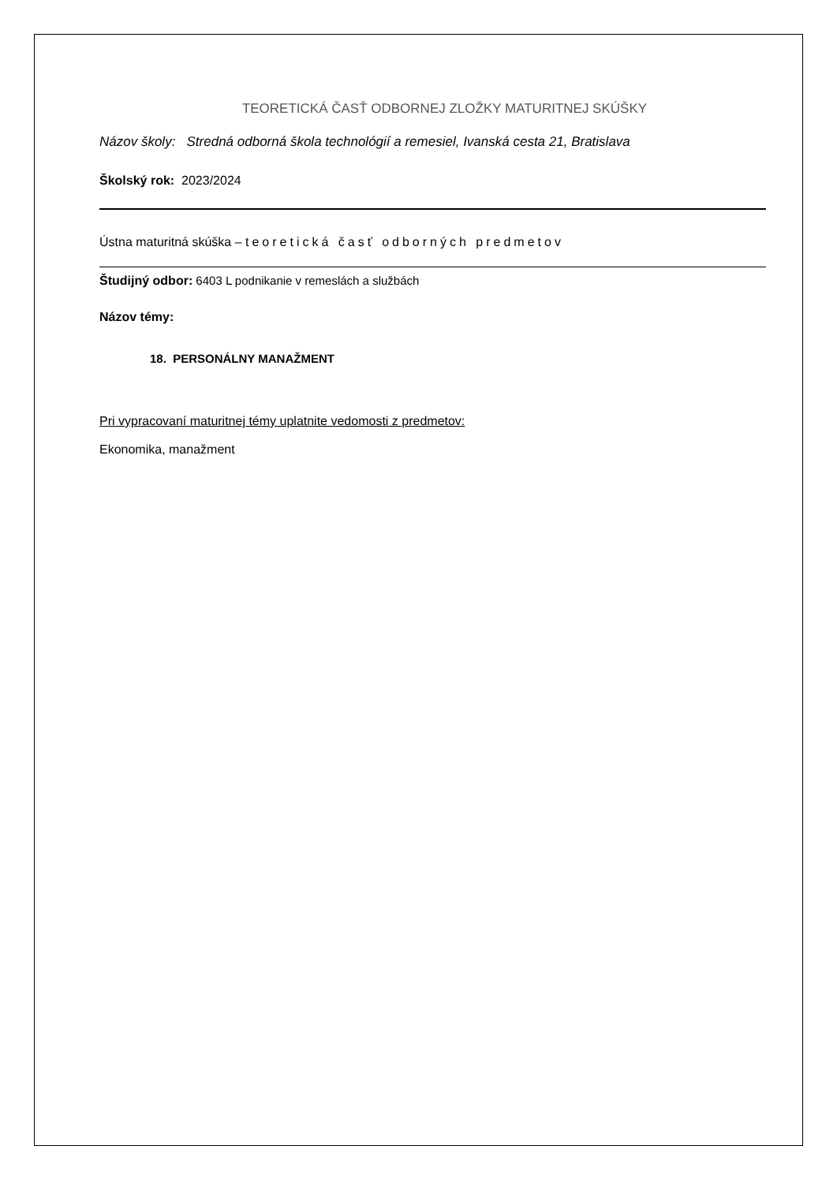TEORETICKÁ ČASŤ ODBORNEJ ZLOŽKY MATURITNEJ SKÚŠKY
Názov školy: Stredná odborná škola technológií a remesiel, Ivanská cesta 21, Bratislava
Školský rok: 2023/2024
Ústna maturitná skúška – teoretická časť odborných predmetov
Študijný odbor: 6403 L podnikanie v remeslách a službách
Názov témy:
18. PERSONÁLNY MANAŽMENT
Pri vypracovaní maturitnej témy uplatnite vedomosti z predmetov:
Ekonomika, manažment